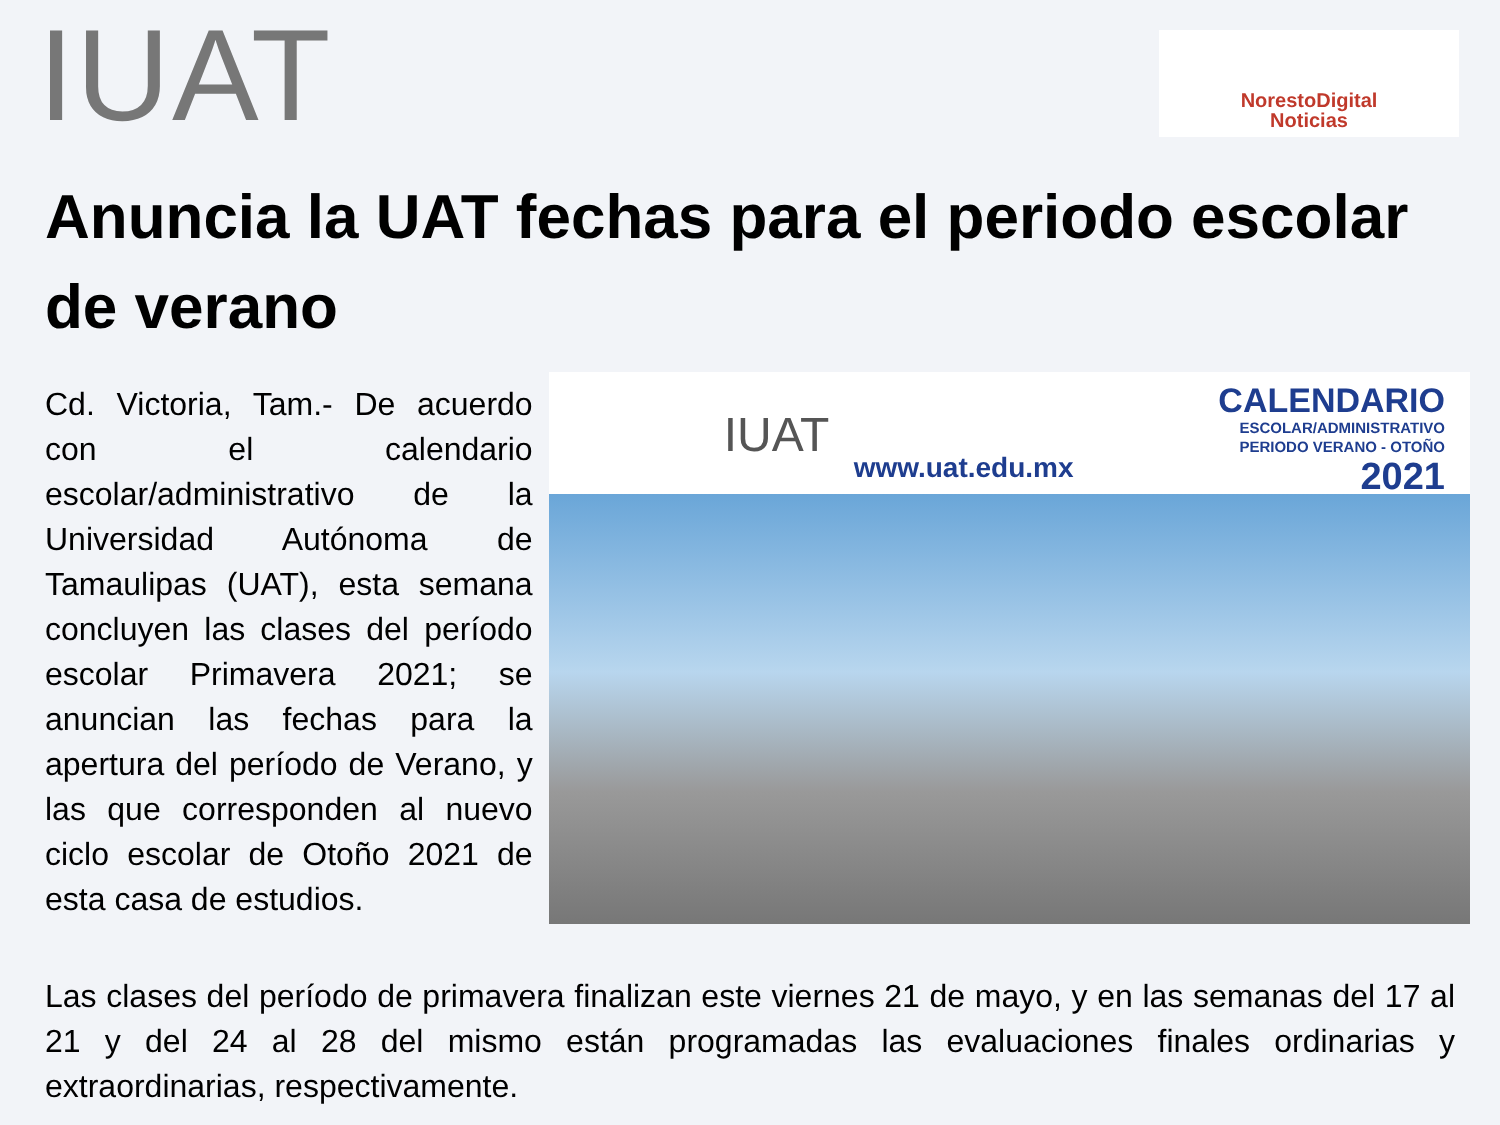IUAT
NorestoDigital
Noticias
Anuncia la UAT fechas para el periodo escolar de verano
Cd. Victoria, Tam.- De acuerdo con el calendario escolar/administrativo de la Universidad Autónoma de Tamaulipas (UAT), esta semana concluyen las clases del período escolar Primavera 2021; se anuncian las fechas para la apertura del período de Verano, y las que corresponden al nuevo ciclo escolar de Otoño 2021 de esta casa de estudios.
IUAT
www.uat.edu.mx
CALENDARIO
ESCOLAR/ADMINISTRATIVO
PERIODO VERANO - OTOÑO
2021
Las clases del período de primavera finalizan este viernes 21 de mayo, y en las semanas del 17 al 21 y del 24 al 28 del mismo están programadas las evaluaciones finales ordinarias y extraordinarias, respectivamente.